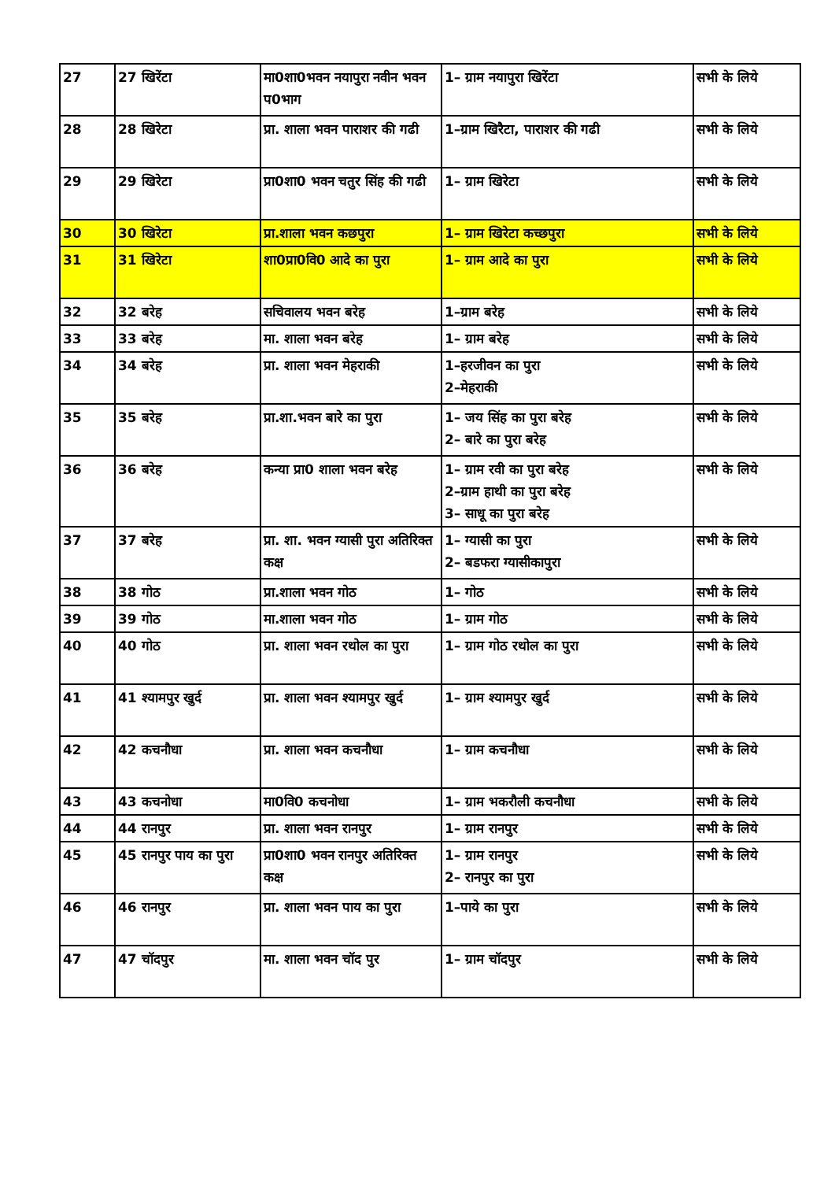| 27 | 27 खिरेंटा | मा0शा0भवन नयापुरा नवीन भवन प0भाग | 1– ग्राम नयापुरा खिरेंटा | सभी के लिये |
| 28 | 28 खिरेटा | प्रा. शाला भवन पाराशर की गढी | 1–ग्राम खिरैटा, पाराशर की गढी | सभी के लिये |
| 29 | 29 खिरेटा | प्रा0शा0 भवन चतुर सिंह की गढी | 1– ग्राम खिरेटा | सभी के लिये |
| 30 | 30 खिरेटा | प्रा.शाला भवन कछपुरा | 1– ग्राम खिरेटा कच्छपुरा | सभी के लिये |
| 31 | 31 खिरेटा | शा0प्रा0वि0 आदे का पुरा | 1– ग्राम आदे का पुरा | सभी के लिये |
| 32 | 32 बरेह | सचिवालय भवन बरेह | 1–ग्राम बरेह | सभी के लिये |
| 33 | 33 बरेह | मा. शाला भवन बरेह | 1– ग्राम बरेह | सभी के लिये |
| 34 | 34 बरेह | प्रा. शाला भवन मेहराकी | 1–हरजीवन का पुरा 2–मेहराकी | सभी के लिये |
| 35 | 35 बरेह | प्रा.शा.भवन बारे का पुरा | 1– जय सिंह का पुरा बरेह 2– बारे का पुरा बरेह | सभी के लिये |
| 36 | 36 बरेह | कन्या प्रा0 शाला भवन बरेह | 1– ग्राम रवी का पुरा बरेह 2–ग्राम हाथी का पुरा बरेह 3– साधू का पुरा बरेह | सभी के लिये |
| 37 | 37 बरेह | प्रा. शा. भवन ग्यासी पुरा अतिरिक्त कक्ष | 1– ग्यासी का पुरा 2– बडफरा ग्यासीकापुरा | सभी के लिये |
| 38 | 38 गोठ | प्रा.शाला भवन गोठ | 1– गोठ | सभी के लिये |
| 39 | 39 गोठ | मा.शाला भवन गोठ | 1– ग्राम गोठ | सभी के लिये |
| 40 | 40 गोठ | प्रा. शाला भवन रथोल का पुरा | 1– ग्राम गोठ रथोल का पुरा | सभी के लिये |
| 41 | 41 श्यामपुर खुर्द | प्रा. शाला भवन श्यामपुर खुर्द | 1– ग्राम श्यामपुर खुर्द | सभी के लिये |
| 42 | 42 कचनौधा | प्रा. शाला भवन कचनौधा | 1– ग्राम कचनौधा | सभी के लिये |
| 43 | 43 कचनोधा | मा0वि0 कचनोधा | 1– ग्राम भकरौली कचनौधा | सभी के लिये |
| 44 | 44 रानपुर | प्रा. शाला भवन रानपुर | 1– ग्राम रानपुर | सभी के लिये |
| 45 | 45 रानपुर पाय का पुरा | प्रा0शा0 भवन रानपुर अतिरिक्त कक्ष | 1– ग्राम रानपुर 2– रानपुर का पुरा | सभी के लिये |
| 46 | 46 रानपुर | प्रा. शाला भवन पाय का पुरा | 1–पाये का पुरा | सभी के लिये |
| 47 | 47 चॉदपुर | मा. शाला भवन चॉद पुर | 1– ग्राम चॉदपुर | सभी के लिये |